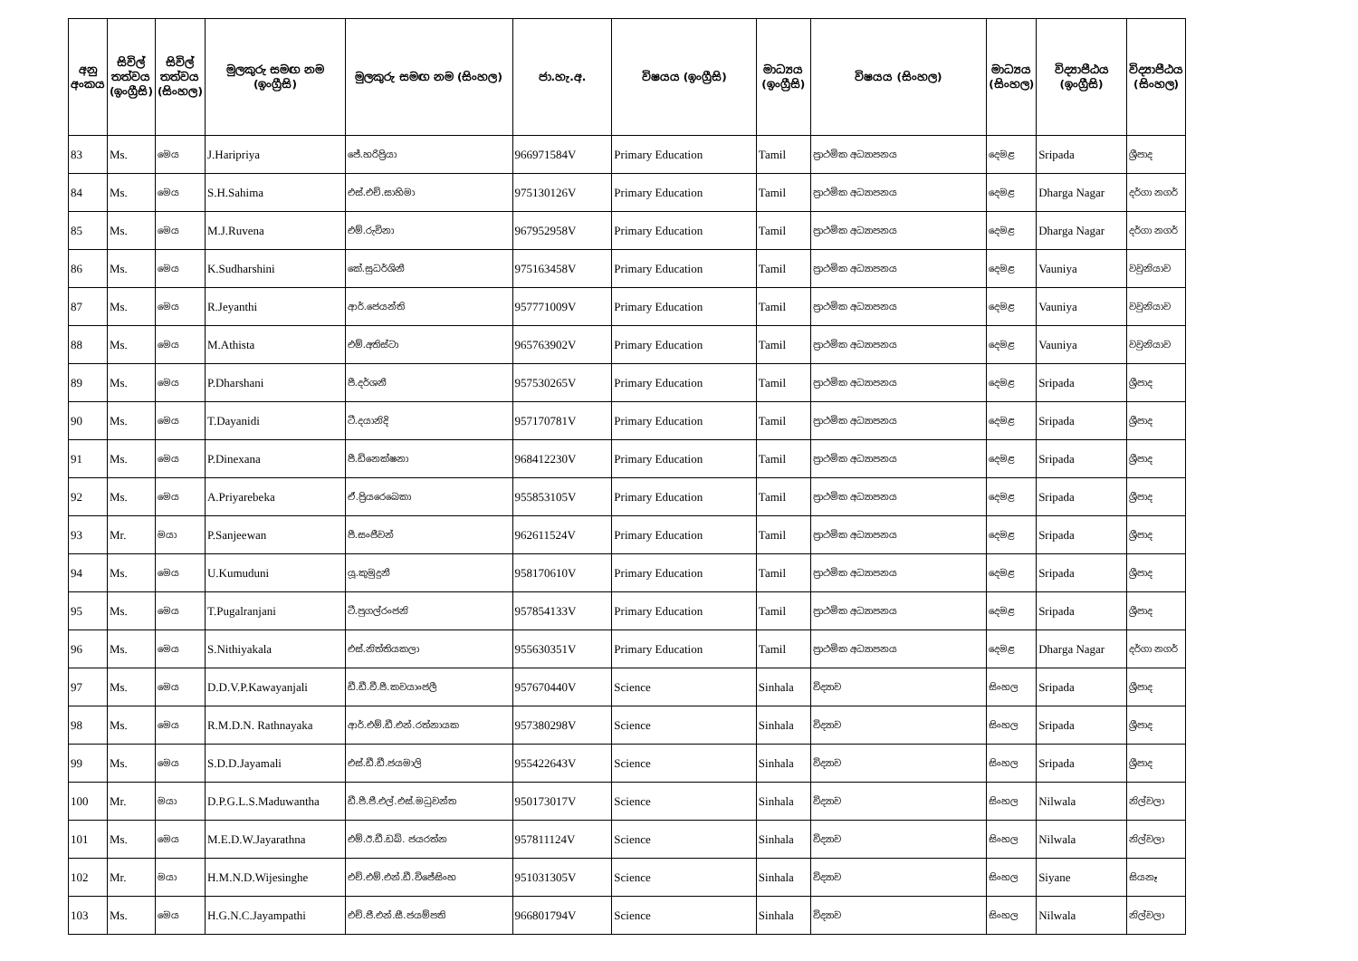| අනු අංකය | සිවිල් තත්වය (ඉංග්‍රීසි) | සිවිල් තත්වය (සිංහල) | මුලකුරු සමඟ නම (ඉංග්‍රීසි) | මුලකුරු සමඟ නම (සිංහල) | ජා.හැ.අ. | විෂයය (ඉංග්‍රීසි) | මාධ්‍යය (ඉංග්‍රීසි) | විෂයය (සිංහල) | මාධ්‍යය (සිංහල) | විද්‍යාපීඨය (ඉංග්‍රීසි) | විද්‍යාපීඨය (සිංහල) |
| --- | --- | --- | --- | --- | --- | --- | --- | --- | --- | --- | --- |
| 83 | Ms. | මෙය | J.Haripriya | ජේ.හරිප්‍රියා | 966971584V | Primary Education | Tamil | ප්‍රාථමික අධ්‍යාපනය | දෙමළ | Sripada | ශ්‍රීපාද |
| 84 | Ms. | මෙය | S.H.Sahima | එස්.එච්.සාහිමා | 975130126V | Primary Education | Tamil | ප්‍රාථමික අධ්‍යාපනය | දෙමළ | Dharga Nagar | දර්ගා නගර් |
| 85 | Ms. | මෙය | M.J.Ruvena | එම්.රුවිනා | 967952958V | Primary Education | Tamil | ප්‍රාථමික අධ්‍යාපනය | දෙමළ | Dharga Nagar | දර්ගා නගර් |
| 86 | Ms. | මෙය | K.Sudharshini | කේ.සුධර්ශිනී | 975163458V | Primary Education | Tamil | ප්‍රාථමික අධ්‍යාපනය | දෙමළ | Vauniya | වවුනියාව |
| 87 | Ms. | මෙය | R.Jeyanthi | ආර්.ජෙයන්ති | 957771009V | Primary Education | Tamil | ප්‍රාථමික අධ්‍යාපනය | දෙමළ | Vauniya | වවුනියාව |
| 88 | Ms. | මෙය | M.Athista | එම්.අතිස්ටා | 965763902V | Primary Education | Tamil | ප්‍රාථමික අධ්‍යාපනය | දෙමළ | Vauniya | වවුනියාව |
| 89 | Ms. | මෙය | P.Dharshani | පී.දර්ශනී | 957530265V | Primary Education | Tamil | ප්‍රාථමික අධ්‍යාපනය | දෙමළ | Sripada | ශ්‍රීපාද |
| 90 | Ms. | මෙය | T.Dayanidi | ටී.දයානිදි | 957170781V | Primary Education | Tamil | ප්‍රාථමික අධ්‍යාපනය | දෙමළ | Sripada | ශ්‍රීපාද |
| 91 | Ms. | මෙය | P.Dinexana | පී.ඩිනෙක්ෂනා | 968412230V | Primary Education | Tamil | ප්‍රාථමික අධ්‍යාපනය | දෙමළ | Sripada | ශ්‍රීපාද |
| 92 | Ms. | මෙය | A.Priyarebeka | ඒ.ප්‍රියරෙබෙකා | 955853105V | Primary Education | Tamil | ප්‍රාථමික අධ්‍යාපනය | දෙමළ | Sripada | ශ්‍රීපාද |
| 93 | Mr. | මයා | P.Sanjeewan | පී.සංජීවන් | 962611524V | Primary Education | Tamil | ප්‍රාථමික අධ්‍යාපනය | දෙමළ | Sripada | ශ්‍රීපාද |
| 94 | Ms. | මෙය | U.Kumuduni | යූ.කුමුදුනී | 958170610V | Primary Education | Tamil | ප්‍රාථමික අධ්‍යාපනය | දෙමළ | Sripada | ශ්‍රීපාද |
| 95 | Ms. | මෙය | T.Pugalranjani | ටී.පුගල්රංජනි | 957854133V | Primary Education | Tamil | ප්‍රාථමික අධ්‍යාපනය | දෙමළ | Sripada | ශ්‍රීපාද |
| 96 | Ms. | මෙය | S.Nithiyakala | එස්.නිත්තියකලා | 955630351V | Primary Education | Tamil | ප්‍රාථමික අධ්‍යාපනය | දෙමළ | Dharga Nagar | දර්ගා නගර් |
| 97 | Ms. | මෙය | D.D.V.P.Kawayanjali | ඩී.ඩී.වී.පී.කවයාංජලී | 957670440V | Science | Sinhala | විද්‍යාව | සිංහල | Sripada | ශ්‍රීපාද |
| 98 | Ms. | මෙය | R.M.D.N. Rathnayaka | ආර්.එම්.ඩී.එන්.රත්නායක | 957380298V | Science | Sinhala | විද්‍යාව | සිංහල | Sripada | ශ්‍රීපාද |
| 99 | Ms. | මෙය | S.D.D.Jayamali | එස්.ඩී.ඩී.ජයමාලි | 955422643V | Science | Sinhala | විද්‍යාව | සිංහල | Sripada | ශ්‍රීපාද |
| 100 | Mr. | මයා | D.P.G.L.S.Maduwantha | ඩී.පී.ජී.එල්.එස්.මධුවන්ත | 950173017V | Science | Sinhala | විද්‍යාව | සිංහල | Nilwala | නිල්වලා |
| 101 | Ms. | මෙය | M.E.D.W.Jayarathna | එම්.ඊ.ඩී.ඩබ්. ජයරත්න | 957811124V | Science | Sinhala | විද්‍යාව | සිංහල | Nilwala | නිල්වලා |
| 102 | Mr. | මයා | H.M.N.D.Wijesinghe | එච්.එම්.එන්.ඩී.විජේසිංහ | 951031305V | Science | Sinhala | විද්‍යාව | සිංහල | Siyane | සියනෑ |
| 103 | Ms. | මෙය | H.G.N.C.Jayampathi | එච්.ජී.එන්.සී.ජයම්පති | 966801794V | Science | Sinhala | විද්‍යාව | සිංහල | Nilwala | නිල්වලා |